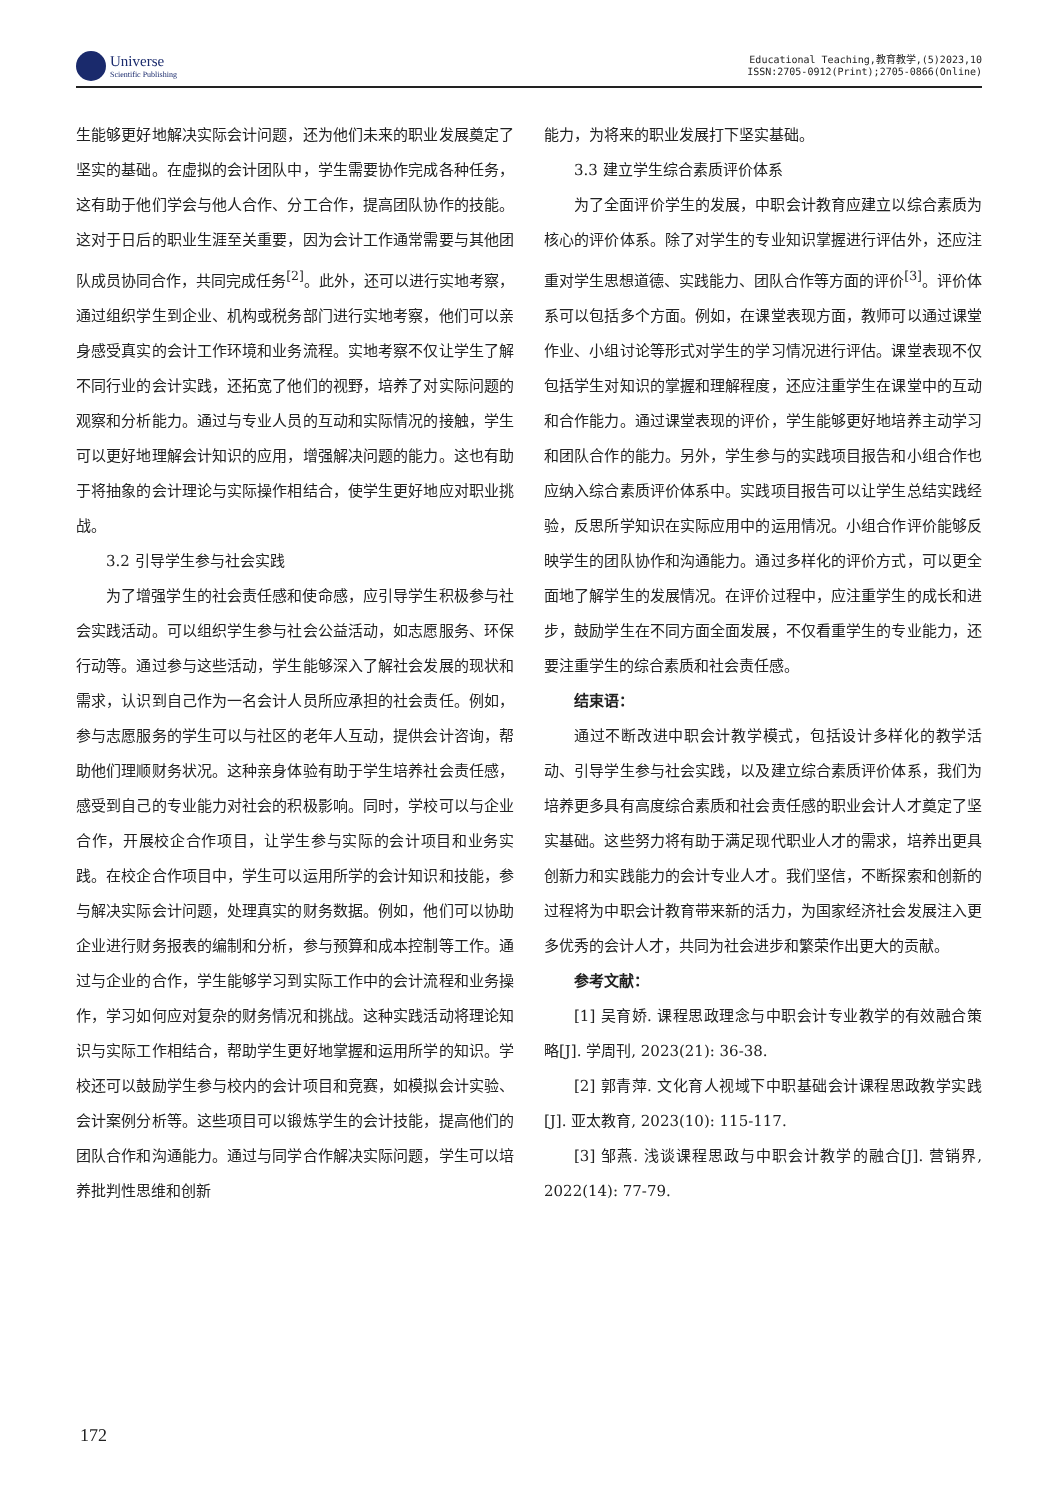Universe
Scientific Publishing
Educational Teaching,教育教学,(5)2023,10
ISSN:2705-0912(Print);2705-0866(Online)
生能够更好地解决实际会计问题，还为他们未来的职业发展奠定了坚实的基础。在虚拟的会计团队中，学生需要协作完成各种任务，这有助于他们学会与他人合作、分工合作，提高团队协作的技能。这对于日后的职业生涯至关重要，因为会计工作通常需要与其他团队成员协同合作，共同完成任务<sup>[2]</sup>。此外，还可以进行实地考察，通过组织学生到企业、机构或税务部门进行实地考察，他们可以亲身感受真实的会计工作环境和业务流程。实地考察不仅让学生了解不同行业的会计实践，还拓宽了他们的视野，培养了对实际问题的观察和分析能力。通过与专业人员的互动和实际情况的接触，学生可以更好地理解会计知识的应用，增强解决问题的能力。这也有助于将抽象的会计理论与实际操作相结合，使学生更好地应对职业挑战。
3.2 引导学生参与社会实践
为了增强学生的社会责任感和使命感，应引导学生积极参与社会实践活动。可以组织学生参与社会公益活动，如志愿服务、环保行动等。通过参与这些活动，学生能够深入了解社会发展的现状和需求，认识到自己作为一名会计人员所应承担的社会责任。例如，参与志愿服务的学生可以与社区的老年人互动，提供会计咨询，帮助他们理顺财务状况。这种亲身体验有助于学生培养社会责任感，感受到自己的专业能力对社会的积极影响。同时，学校可以与企业合作，开展校企合作项目，让学生参与实际的会计项目和业务实践。在校企合作项目中，学生可以运用所学的会计知识和技能，参与解决实际会计问题，处理真实的财务数据。例如，他们可以协助企业进行财务报表的编制和分析，参与预算和成本控制等工作。通过与企业的合作，学生能够学习到实际工作中的会计流程和业务操作，学习如何应对复杂的财务情况和挑战。这种实践活动将理论知识与实际工作相结合，帮助学生更好地掌握和运用所学的知识。学校还可以鼓励学生参与校内的会计项目和竞赛，如模拟会计实验、会计案例分析等。这些项目可以锻炼学生的会计技能，提高他们的团队合作和沟通能力。通过与同学合作解决实际问题，学生可以培养批判性思维和创新
能力，为将来的职业发展打下坚实基础。
3.3 建立学生综合素质评价体系
为了全面评价学生的发展，中职会计教育应建立以综合素质为核心的评价体系。除了对学生的专业知识掌握进行评估外，还应注重对学生思想道德、实践能力、团队合作等方面的评价<sup>[3]</sup>。评价体系可以包括多个方面。例如，在课堂表现方面，教师可以通过课堂作业、小组讨论等形式对学生的学习情况进行评估。课堂表现不仅包括学生对知识的掌握和理解程度，还应注重学生在课堂中的互动和合作能力。通过课堂表现的评价，学生能够更好地培养主动学习和团队合作的能力。另外，学生参与的实践项目报告和小组合作也应纳入综合素质评价体系中。实践项目报告可以让学生总结实践经验，反思所学知识在实际应用中的运用情况。小组合作评价能够反映学生的团队协作和沟通能力。通过多样化的评价方式，可以更全面地了解学生的发展情况。在评价过程中，应注重学生的成长和进步，鼓励学生在不同方面全面发展，不仅看重学生的专业能力，还要注重学生的综合素质和社会责任感。
结束语：
通过不断改进中职会计教学模式，包括设计多样化的教学活动、引导学生参与社会实践，以及建立综合素质评价体系，我们为培养更多具有高度综合素质和社会责任感的职业会计人才奠定了坚实基础。这些努力将有助于满足现代职业人才的需求，培养出更具创新力和实践能力的会计专业人才。我们坚信，不断探索和创新的过程将为中职会计教育带来新的活力，为国家经济社会发展注入更多优秀的会计人才，共同为社会进步和繁荣作出更大的贡献。
参考文献：
[1] 吴育娇. 课程思政理念与中职会计专业教学的有效融合策略[J]. 学周刊, 2023(21): 36-38.
[2] 郭青萍. 文化育人视域下中职基础会计课程思政教学实践[J]. 亚太教育, 2023(10): 115-117.
[3] 邹燕. 浅谈课程思政与中职会计教学的融合[J]. 营销界, 2022(14): 77-79.
172